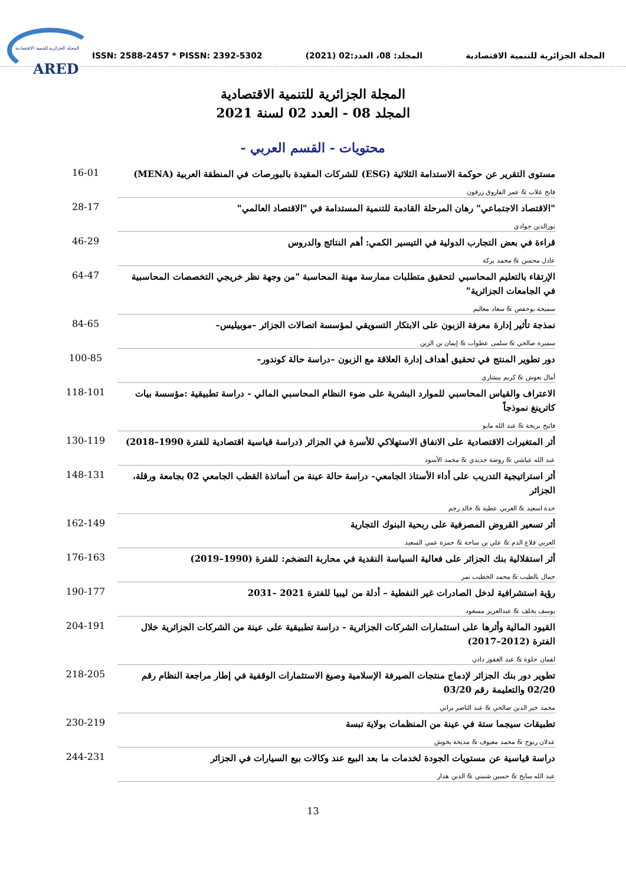المجلة الجزائرية للتنمية الاقتصادية
ARED
ISSN: 2588-2457 * PISSN: 2392-5302 المجلد: 08، العدد:02 (2021) المجلة الجزائرية للتنمية الاقتصادية
المجلة الجزائرية للتنمية الاقتصادية
المجلد 08 - العدد 02 لسنة 2021
محتويات - القسم العربي -
مستوى التقرير عن حوكمة الاستدامة الثلاثية (ESG) للشركات المقيدة بالبورصات في المنطقة العربية (MENA)
فاتح غلاب & عمر الفاروق زرقون
16-01
"الاقتصاد الاجتماعي" رهان المرحلة القادمة للتنمية المستدامة في "الاقتصاد العالمي"
نورالدين جوادي
28-17
قراءة في بعض التجارب الدولية في التيسير الكمي: أهم النتائج والدروس
عادل محسن & محمد بركة
46-29
الإرتقاء بالتعليم المحاسبي لتحقيق متطلبات ممارسة مهنة المحاسبة "من وجهة نظر خريجي التخصصات المحاسبية في الجامعات الجزائرية"
سميحة بوحفص & سعاد معاليم
64-47
نمذجة تأثير إدارة معرفة الزبون على الابتكار التسويقي لمؤسسة اتصالات الجزائر –موبيليس–
سميرة صالحي & سلمى عطوات & إيمان بن الزين
84-65
دور تطوير المنتج في تحقيق أهداف إدارة العلاقة مع الزبون –دراسة حالة كوندور–
أمال بعوش & كريم بيشاري
100-85
الاعتراف والقياس المحاسبي للموارد البشرية على ضوء النظام المحاسبي المالي - دراسة تطبيقية :مؤسسة بيات كاترينغ نموذجاً
فاتيح بريحة & عبد الله مايو
118-101
أثر المتغيرات الاقتصادية على الانفاق الاستهلاكي للأسرة في الجزائر (دراسة قياسية اقتصادية للفترة 1990–2018)
عبد الله عياشي & روضة جديدي & محمد الأسود
130-119
أثر استراتيجية التدريب على أداء الأستاذ الجامعي- دراسة حالة عينة من أساتذة القطب الجامعي 02 بجامعة ورقلة، الجزائر
حدة اسعيد & العربي عطية & خالد رجم
148-131
أثر تسعير القروض المصرفية على ربحية البنوك التجارية
العربي قلاع الدم & علي بن ساحة & حمزة عمي السعيد
162-149
أثر استقلالية بنك الجزائر على فعالية السياسة النقدية في محاربة التضخم: للفترة (1990–2019)
جمال بالطيب & محمد الخطيب نمر
176-163
رؤية استشرافية لدخل الصادرات غير النفطية – أدلة من ليبيا للفترة 2021 –2031
يوسف يخلف & عبدالعزيز مسعود
190-177
القيود المالية وأثرها على استثمارات الشركات الجزائرية - دراسة تطبيقية على عينة من الشركات الجزائرية خلال الفترة (2012–2017)
لقمان حلوة & عبد الغفور دادن
204-191
تطوير دور بنك الجزائر لإدماج منتجات الصيرفة الإسلامية وصيغ الاستثمارات الوقفية في إطار مراجعة النظام رقم 02/20 والتعليمة رقم 03/20
محمد خير الدين صالحي & عبد الناصر براني
218-205
تطبيقات سيجما ستة في عينة من المنظمات بولاية تبسة
عدلان ربوح & محمد معيوف & مديحة بخوش
230-219
دراسة قياسية عن مستويات الجودة لخدمات ما بعد البيع عند وكالات بيع السيارات في الجزائر
عبد الله سايح & حسين شنيني & الدين هدار
244-231
13